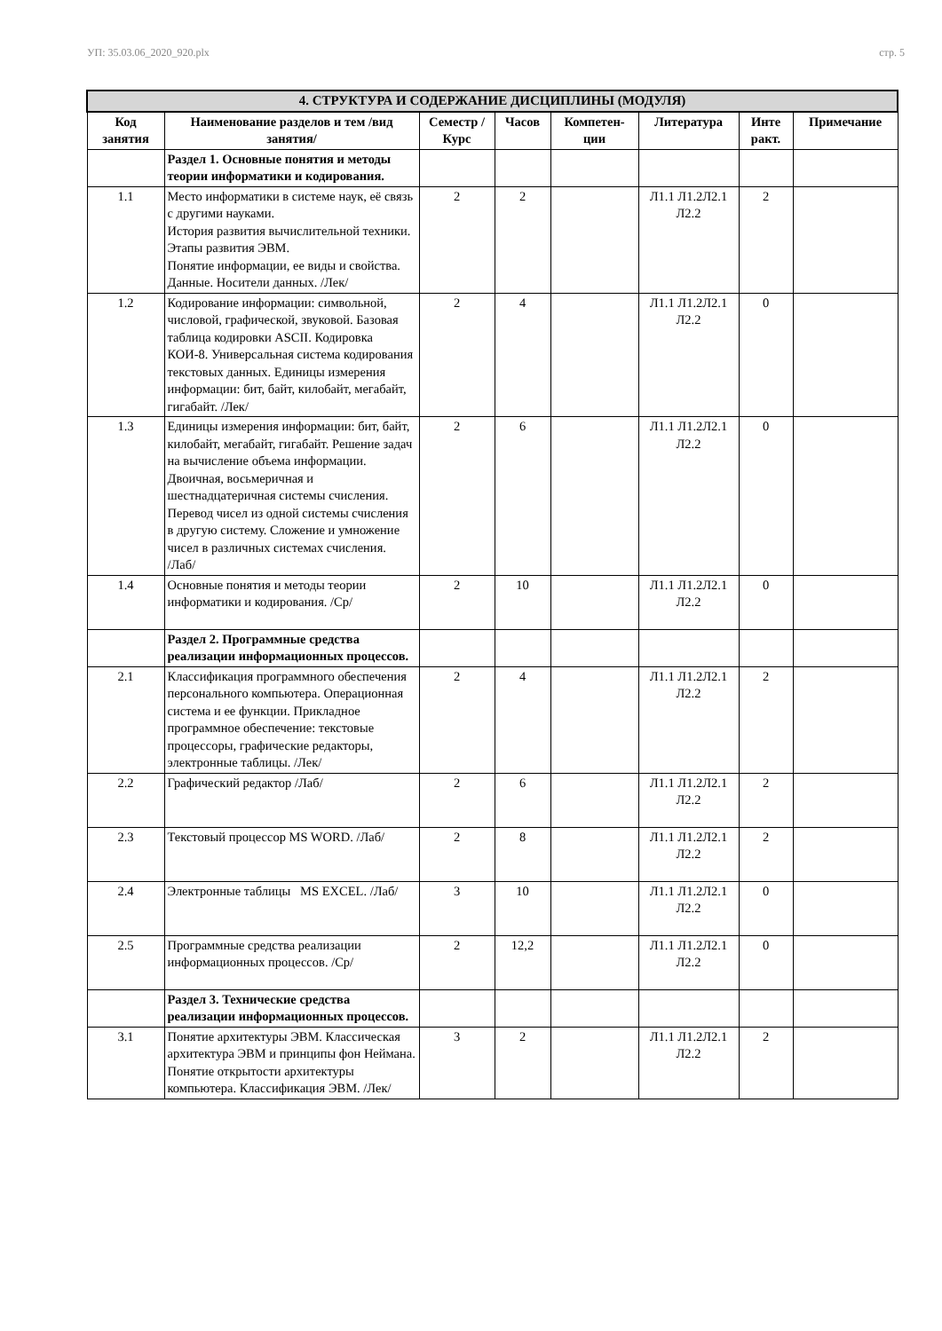УП: 35.03.06_2020_920.plx стр. 5
| 4. СТРУКТУРА И СОДЕРЖАНИЕ ДИСЦИПЛИНЫ (МОДУЛЯ) | | | | | | | |
| --- | --- | --- | --- | --- | --- | --- | --- |
| Код занятия | Наименование разделов и тем /вид занятия/ | Семестр / Курс | Часов | Компетен-ции | Литература | Инте ракт. | Примечание |
| | Раздел 1. Основные понятия и методы теории информатики и кодирования. | | | | | | |
| 1.1 | Место информатики в системе наук, её связь с другими науками. История развития вычислительной техники. Этапы развития ЭВМ. Понятие информации, ее виды и свойства. Данные. Носители данных. /Лек/ | 2 | 2 | | Л1.1 Л1.2Л2.1 Л2.2 | 2 | |
| 1.2 | Кодирование информации: символьной, числовой, графической, звуковой. Базовая таблица кодировки ASCII. Кодировка КОИ-8. Универсальная система кодирования текстовых данных. Единицы измерения информации: бит, байт, килобайт, мегабайт, гигабайт. /Лек/ | 2 | 4 | | Л1.1 Л1.2Л2.1 Л2.2 | 0 | |
| 1.3 | Единицы измерения информации: бит, байт, килобайт, мегабайт, гигабайт. Решение задач на вычисление объема информации. Двоичная, восьмеричная и шестнадцатеричная системы счисления. Перевод чисел из одной системы счисления в другую систему. Сложение и умножение чисел в различных системах счисления. /Лаб/ | 2 | 6 | | Л1.1 Л1.2Л2.1 Л2.2 | 0 | |
| 1.4 | Основные понятия и методы теории информатики и кодирования. /Ср/ | 2 | 10 | | Л1.1 Л1.2Л2.1 Л2.2 | 0 | |
| | Раздел 2. Программные средства реализации информационных процессов. | | | | | | |
| 2.1 | Классификация программного обеспечения персонального компьютера. Операционная система и ее функции. Прикладное программное обеспечение: текстовые процессоры, графические редакторы, электронные таблицы. /Лек/ | 2 | 4 | | Л1.1 Л1.2Л2.1 Л2.2 | 2 | |
| 2.2 | Графический редактор /Лаб/ | 2 | 6 | | Л1.1 Л1.2Л2.1 Л2.2 | 2 | |
| 2.3 | Текстовый процессор MS WORD. /Лаб/ | 2 | 8 | | Л1.1 Л1.2Л2.1 Л2.2 | 2 | |
| 2.4 | Электронные таблицы MS EXCEL. /Лаб/ | 3 | 10 | | Л1.1 Л1.2Л2.1 Л2.2 | 0 | |
| 2.5 | Программные средства реализации информационных процессов. /Ср/ | 2 | 12,2 | | Л1.1 Л1.2Л2.1 Л2.2 | 0 | |
| | Раздел 3. Технические средства реализации информационных процессов. | | | | | | |
| 3.1 | Понятие архитектуры ЭВМ. Классическая архитектура ЭВМ и принципы фон Неймана. Понятие открытости архитектуры компьютера. Классификация ЭВМ. /Лек/ | 3 | 2 | | Л1.1 Л1.2Л2.1 Л2.2 | 2 | |